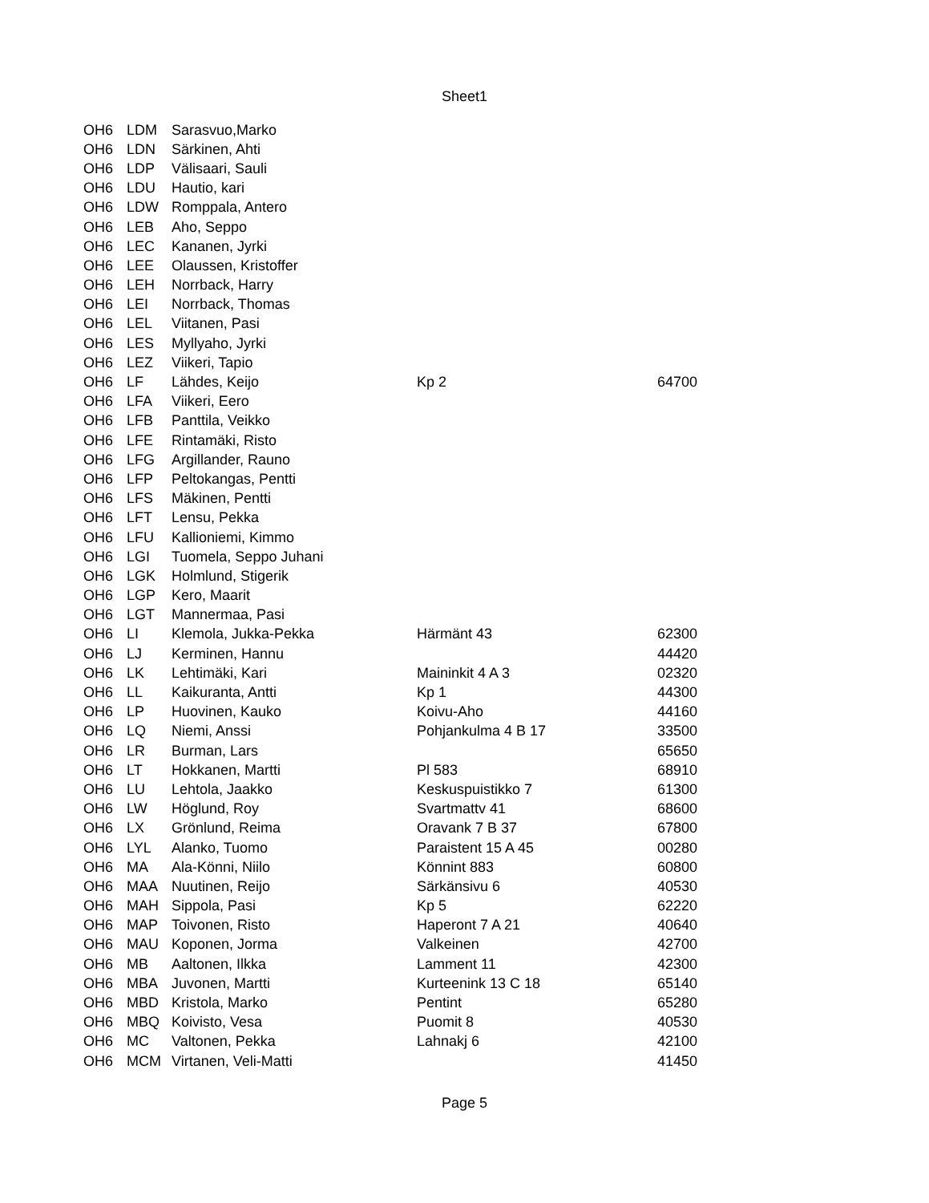Sheet1
| OH6 | LDM | Sarasvuo,Marko | | |
| OH6 | LDN | Särkinen, Ahti | | |
| OH6 | LDP | Välisaari, Sauli | | |
| OH6 | LDU | Hautio, kari | | |
| OH6 | LDW | Romppala, Antero | | |
| OH6 | LEB | Aho, Seppo | | |
| OH6 | LEC | Kananen, Jyrki | | |
| OH6 | LEE | Olaussen, Kristoffer | | |
| OH6 | LEH | Norrback, Harry | | |
| OH6 | LEI | Norrback, Thomas | | |
| OH6 | LEL | Viitanen, Pasi | | |
| OH6 | LES | Myllyaho, Jyrki | | |
| OH6 | LEZ | Viikeri, Tapio | | |
| OH6 | LF | Lähdes, Keijo | Kp 2 | 64700 |
| OH6 | LFA | Viikeri, Eero | | |
| OH6 | LFB | Panttila, Veikko | | |
| OH6 | LFE | Rintamäki, Risto | | |
| OH6 | LFG | Argillander, Rauno | | |
| OH6 | LFP | Peltokangas, Pentti | | |
| OH6 | LFS | Mäkinen, Pentti | | |
| OH6 | LFT | Lensu, Pekka | | |
| OH6 | LFU | Kallioniemi, Kimmo | | |
| OH6 | LGI | Tuomela, Seppo Juhani | | |
| OH6 | LGK | Holmlund, Stigerik | | |
| OH6 | LGP | Kero, Maarit | | |
| OH6 | LGT | Mannermaa, Pasi | | |
| OH6 | LI | Klemola, Jukka-Pekka | Härmänt 43 | 62300 |
| OH6 | LJ | Kerminen, Hannu | | 44420 |
| OH6 | LK | Lehtimäki, Kari | Maininkit 4 A 3 | 02320 |
| OH6 | LL | Kaikuranta, Antti | Kp 1 | 44300 |
| OH6 | LP | Huovinen, Kauko | Koivu-Aho | 44160 |
| OH6 | LQ | Niemi, Anssi | Pohjankulma 4 B 17 | 33500 |
| OH6 | LR | Burman, Lars | | 65650 |
| OH6 | LT | Hokkanen, Martti | Pl 583 | 68910 |
| OH6 | LU | Lehtola, Jaakko | Keskuspuistikko 7 | 61300 |
| OH6 | LW | Höglund, Roy | Svartmattv 41 | 68600 |
| OH6 | LX | Grönlund, Reima | Oravank 7 B 37 | 67800 |
| OH6 | LYL | Alanko, Tuomo | Paraistent 15 A 45 | 00280 |
| OH6 | MA | Ala-Könni, Niilo | Könnint 883 | 60800 |
| OH6 | MAA | Nuutinen, Reijo | Särkänsivu 6 | 40530 |
| OH6 | MAH | Sippola, Pasi | Kp 5 | 62220 |
| OH6 | MAP | Toivonen, Risto | Haperont 7 A 21 | 40640 |
| OH6 | MAU | Koponen, Jorma | Valkeinen | 42700 |
| OH6 | MB | Aaltonen, Ilkka | Lamment 11 | 42300 |
| OH6 | MBA | Juvonen, Martti | Kurteenink 13 C 18 | 65140 |
| OH6 | MBD | Kristola, Marko | Pentint | 65280 |
| OH6 | MBQ | Koivisto, Vesa | Puomit 8 | 40530 |
| OH6 | MC | Valtonen, Pekka | Lahnakj 6 | 42100 |
| OH6 | MCM | Virtanen, Veli-Matti | | 41450 |
Page 5